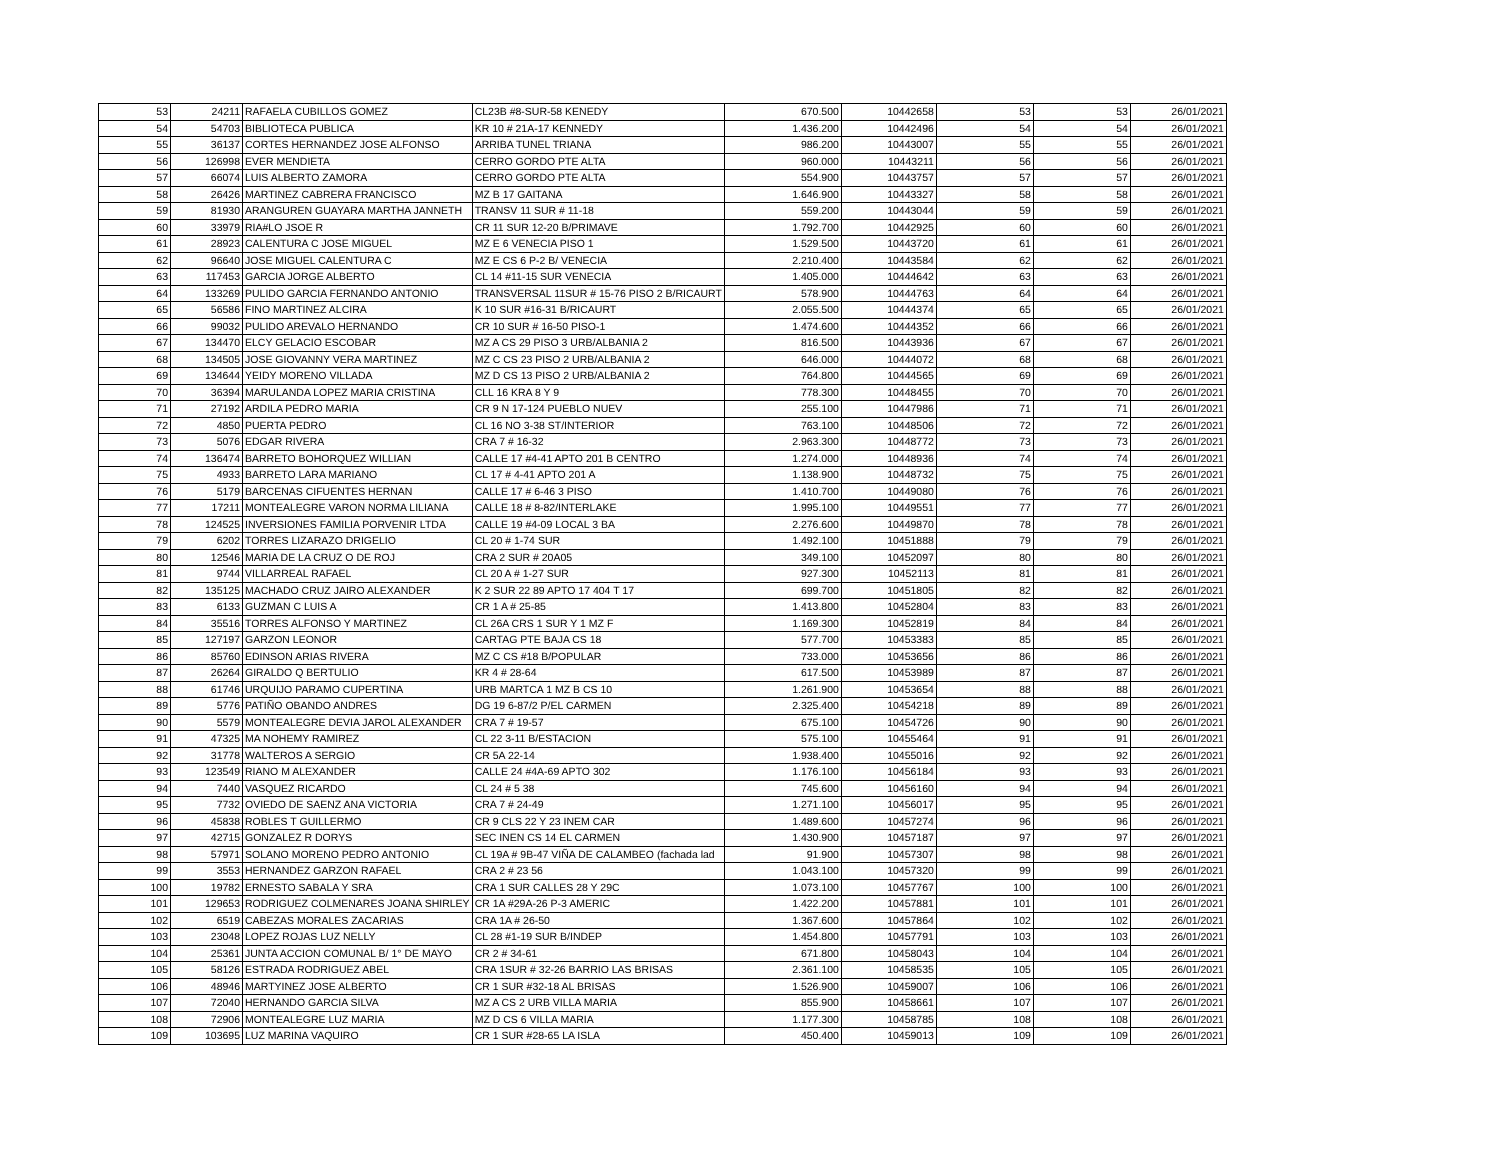| 53 | 24211 | RAFAELA CUBILLOS GOMEZ | CL23B #8-SUR-58 KENEDY | 670.500 | 10442658 | 53 | 53 | 26/01/2021 |
| 54 | 54703 | BIBLIOTECA PUBLICA | KR 10 # 21A-17 KENNEDY | 1.436.200 | 10442496 | 54 | 54 | 26/01/2021 |
| 55 | 36137 | CORTES HERNANDEZ JOSE ALFONSO | ARRIBA TUNEL TRIANA | 986.200 | 10443007 | 55 | 55 | 26/01/2021 |
| 56 | 126998 | EVER MENDIETA | CERRO GORDO PTE ALTA | 960.000 | 10443211 | 56 | 56 | 26/01/2021 |
| 57 | 66074 | LUIS ALBERTO ZAMORA | CERRO GORDO PTE ALTA | 554.900 | 10443757 | 57 | 57 | 26/01/2021 |
| 58 | 26426 | MARTINEZ CABRERA FRANCISCO | MZ B 17 GAITANA | 1.646.900 | 10443327 | 58 | 58 | 26/01/2021 |
| 59 | 81930 | ARANGUREN GUAYARA MARTHA JANNETH | TRANSV 11 SUR # 11-18 | 559.200 | 10443044 | 59 | 59 | 26/01/2021 |
| 60 | 33979 | RIA#LO JSOE R | CR 11 SUR 12-20 B/PRIMAVE | 1.792.700 | 10442925 | 60 | 60 | 26/01/2021 |
| 61 | 28923 | CALENTURA C JOSE MIGUEL | MZ E 6 VENECIA PISO 1 | 1.529.500 | 10443720 | 61 | 61 | 26/01/2021 |
| 62 | 96640 | JOSE MIGUEL CALENTURA C | MZ E CS 6 P-2 B/ VENECIA | 2.210.400 | 10443584 | 62 | 62 | 26/01/2021 |
| 63 | 117453 | GARCIA JORGE ALBERTO | CL 14 #11-15 SUR VENECIA | 1.405.000 | 10444642 | 63 | 63 | 26/01/2021 |
| 64 | 133269 | PULIDO GARCIA FERNANDO ANTONIO | TRANSVERSAL 11SUR # 15-76 PISO 2 B/RICAURT | 578.900 | 10444763 | 64 | 64 | 26/01/2021 |
| 65 | 56586 | FINO MARTINEZ ALCIRA | K 10 SUR #16-31 B/RICAURT | 2.055.500 | 10444374 | 65 | 65 | 26/01/2021 |
| 66 | 99032 | PULIDO AREVALO HERNANDO | CR 10 SUR # 16-50 PISO-1 | 1.474.600 | 10444352 | 66 | 66 | 26/01/2021 |
| 67 | 134470 | ELCY GELACIO ESCOBAR | MZ A CS 29 PISO 3 URB/ALBANIA 2 | 816.500 | 10443936 | 67 | 67 | 26/01/2021 |
| 68 | 134505 | JOSE GIOVANNY VERA MARTINEZ | MZ C CS 23 PISO 2 URB/ALBANIA 2 | 646.000 | 10444072 | 68 | 68 | 26/01/2021 |
| 69 | 134644 | YEIDY MORENO VILLADA | MZ D CS 13 PISO 2 URB/ALBANIA 2 | 764.800 | 10444565 | 69 | 69 | 26/01/2021 |
| 70 | 36394 | MARULANDA LOPEZ MARIA CRISTINA | CLL 16 KRA 8 Y 9 | 778.300 | 10448455 | 70 | 70 | 26/01/2021 |
| 71 | 27192 | ARDILA PEDRO MARIA | CR 9 N 17-124 PUEBLO NUEV | 255.100 | 10447986 | 71 | 71 | 26/01/2021 |
| 72 | 4850 | PUERTA PEDRO | CL 16 NO 3-38 ST/INTERIOR | 763.100 | 10448506 | 72 | 72 | 26/01/2021 |
| 73 | 5076 | EDGAR RIVERA | CRA 7 # 16-32 | 2.963.300 | 10448772 | 73 | 73 | 26/01/2021 |
| 74 | 136474 | BARRETO BOHORQUEZ WILLIAN | CALLE 17 #4-41 APTO 201 B CENTRO | 1.274.000 | 10448936 | 74 | 74 | 26/01/2021 |
| 75 | 4933 | BARRETO LARA MARIANO | CL 17 # 4-41 APTO 201 A | 1.138.900 | 10448732 | 75 | 75 | 26/01/2021 |
| 76 | 5179 | BARCENAS CIFUENTES HERNAN | CALLE 17 # 6-46 3 PISO | 1.410.700 | 10449080 | 76 | 76 | 26/01/2021 |
| 77 | 17211 | MONTEALEGRE VARON NORMA LILIANA | CALLE 18 # 8-82/INTERLAKE | 1.995.100 | 10449551 | 77 | 77 | 26/01/2021 |
| 78 | 124525 | INVERSIONES FAMILIA PORVENIR LTDA | CALLE 19 #4-09 LOCAL 3 BA | 2.276.600 | 10449870 | 78 | 78 | 26/01/2021 |
| 79 | 6202 | TORRES LIZARAZO DRIGELIO | CL 20 # 1-74 SUR | 1.492.100 | 10451888 | 79 | 79 | 26/01/2021 |
| 80 | 12546 | MARIA DE LA CRUZ O DE ROJ | CRA 2 SUR # 20A05 | 349.100 | 10452097 | 80 | 80 | 26/01/2021 |
| 81 | 9744 | VILLARREAL RAFAEL | CL 20 A # 1-27 SUR | 927.300 | 10452113 | 81 | 81 | 26/01/2021 |
| 82 | 135125 | MACHADO CRUZ JAIRO ALEXANDER | K 2 SUR 22 89 APTO 17 404 T 17 | 699.700 | 10451805 | 82 | 82 | 26/01/2021 |
| 83 | 6133 | GUZMAN C LUIS A | CR 1 A # 25-85 | 1.413.800 | 10452804 | 83 | 83 | 26/01/2021 |
| 84 | 35516 | TORRES ALFONSO Y MARTINEZ | CL 26A CRS 1 SUR Y 1 MZ F | 1.169.300 | 10452819 | 84 | 84 | 26/01/2021 |
| 85 | 127197 | GARZON LEONOR | CARTAG PTE BAJA CS 18 | 577.700 | 10453383 | 85 | 85 | 26/01/2021 |
| 86 | 85760 | EDINSON ARIAS RIVERA | MZ C CS #18 B/POPULAR | 733.000 | 10453656 | 86 | 86 | 26/01/2021 |
| 87 | 26264 | GIRALDO Q BERTULIO | KR 4 # 28-64 | 617.500 | 10453989 | 87 | 87 | 26/01/2021 |
| 88 | 61746 | URQUIJO PARAMO CUPERTINA | URB MARTCA 1 MZ B CS 10 | 1.261.900 | 10453654 | 88 | 88 | 26/01/2021 |
| 89 | 5776 | PATIÑO OBANDO ANDRES | DG 19 6-87/2 P/EL CARMEN | 2.325.400 | 10454218 | 89 | 89 | 26/01/2021 |
| 90 | 5579 | MONTEALEGRE DEVIA JAROL ALEXANDER | CRA 7 # 19-57 | 675.100 | 10454726 | 90 | 90 | 26/01/2021 |
| 91 | 47325 | MA NOHEMY RAMIREZ | CL 22 3-11 B/ESTACION | 575.100 | 10455464 | 91 | 91 | 26/01/2021 |
| 92 | 31778 | WALTEROS A SERGIO | CR 5A 22-14 | 1.938.400 | 10455016 | 92 | 92 | 26/01/2021 |
| 93 | 123549 | RIANO M ALEXANDER | CALLE 24 #4A-69 APTO 302 | 1.176.100 | 10456184 | 93 | 93 | 26/01/2021 |
| 94 | 7440 | VASQUEZ RICARDO | CL 24 # 5 38 | 745.600 | 10456160 | 94 | 94 | 26/01/2021 |
| 95 | 7732 | OVIEDO DE SAENZ ANA VICTORIA | CRA 7 # 24-49 | 1.271.100 | 10456017 | 95 | 95 | 26/01/2021 |
| 96 | 45838 | ROBLES T GUILLERMO | CR 9 CLS 22 Y 23 INEM CAR | 1.489.600 | 10457274 | 96 | 96 | 26/01/2021 |
| 97 | 42715 | GONZALEZ R DORYS | SEC INEN CS 14 EL CARMEN | 1.430.900 | 10457187 | 97 | 97 | 26/01/2021 |
| 98 | 57971 | SOLANO MORENO PEDRO ANTONIO | CL 19A # 9B-47 VIÑA DE CALAMBEO (fachada lad | 91.900 | 10457307 | 98 | 98 | 26/01/2021 |
| 99 | 3553 | HERNANDEZ GARZON RAFAEL | CRA 2 # 23 56 | 1.043.100 | 10457320 | 99 | 99 | 26/01/2021 |
| 100 | 19782 | ERNESTO SABALA Y SRA | CRA 1 SUR CALLES 28 Y 29C | 1.073.100 | 10457767 | 100 | 100 | 26/01/2021 |
| 101 | 129653 | RODRIGUEZ COLMENARES JOANA SHIRLEY | CR 1A #29A-26 P-3 AMERIC | 1.422.200 | 10457881 | 101 | 101 | 26/01/2021 |
| 102 | 6519 | CABEZAS MORALES ZACARIAS | CRA 1A # 26-50 | 1.367.600 | 10457864 | 102 | 102 | 26/01/2021 |
| 103 | 23048 | LOPEZ ROJAS LUZ NELLY | CL 28 #1-19 SUR B/INDEP | 1.454.800 | 10457791 | 103 | 103 | 26/01/2021 |
| 104 | 25361 | JUNTA ACCION COMUNAL B/ 1° DE MAYO | CR 2 # 34-61 | 671.800 | 10458043 | 104 | 104 | 26/01/2021 |
| 105 | 58126 | ESTRADA RODRIGUEZ ABEL | CRA 1SUR # 32-26 BARRIO LAS BRISAS | 2.361.100 | 10458535 | 105 | 105 | 26/01/2021 |
| 106 | 48946 | MARTYINEZ JOSE ALBERTO | CR 1 SUR #32-18 AL BRISAS | 1.526.900 | 10459007 | 106 | 106 | 26/01/2021 |
| 107 | 72040 | HERNANDO GARCIA SILVA | MZ A CS 2 URB VILLA MARIA | 855.900 | 10458661 | 107 | 107 | 26/01/2021 |
| 108 | 72906 | MONTEALEGRE LUZ MARIA | MZ D CS 6 VILLA MARIA | 1.177.300 | 10458785 | 108 | 108 | 26/01/2021 |
| 109 | 103695 | LUZ MARINA VAQUIRO | CR 1 SUR #28-65 LA ISLA | 450.400 | 10459013 | 109 | 109 | 26/01/2021 |